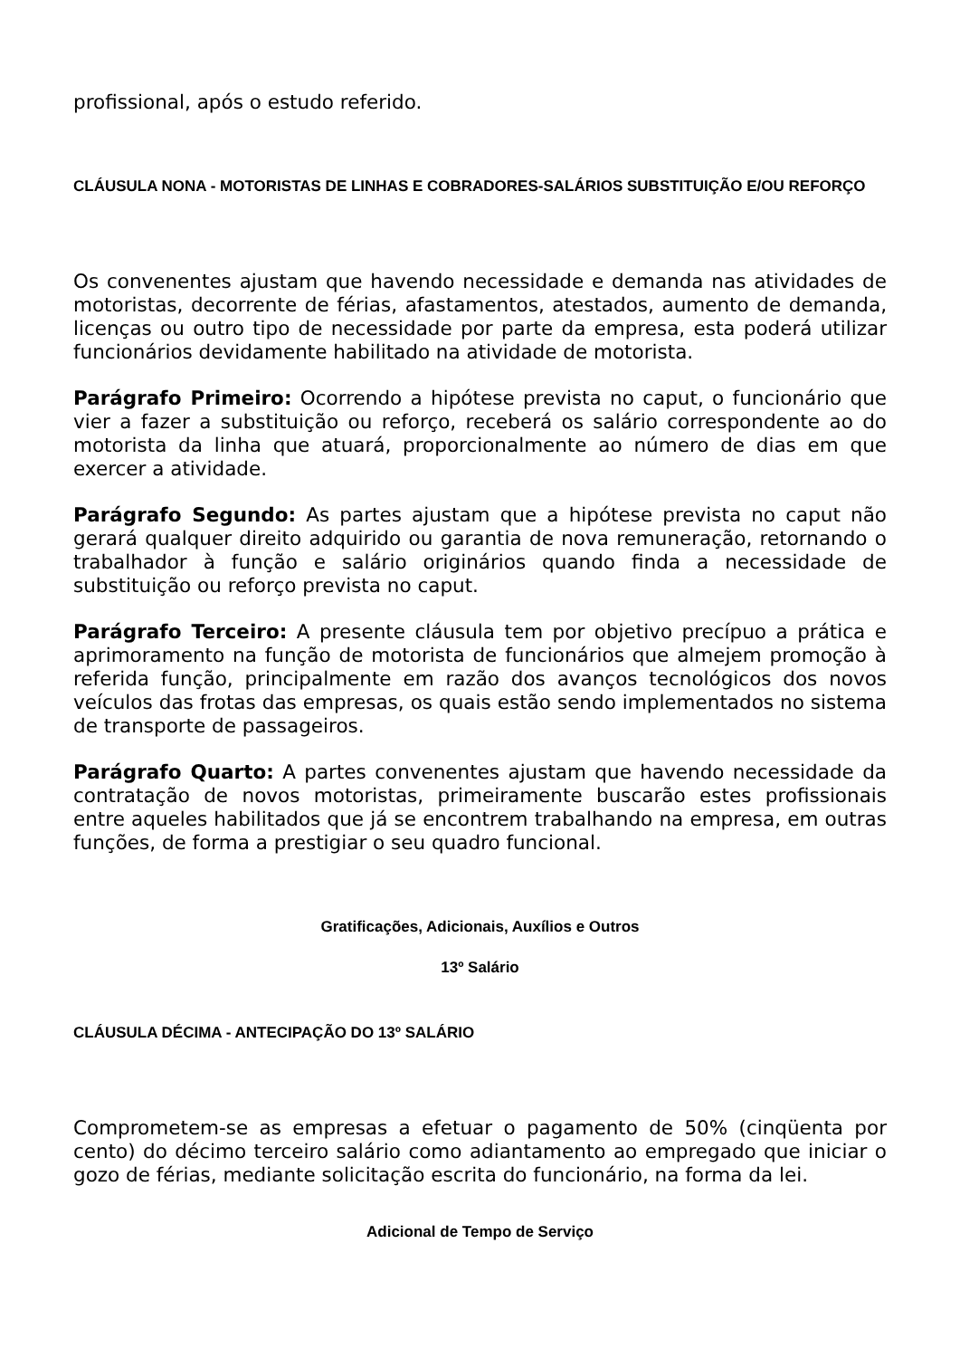profissional, após o estudo referido.
CLÁUSULA NONA - MOTORISTAS DE LINHAS E COBRADORES-SALÁRIOS SUBSTITUIÇÃO E/OU REFORÇO
Os convenentes ajustam que havendo necessidade e demanda nas atividades de motoristas, decorrente de férias, afastamentos, atestados, aumento de demanda, licenças ou outro tipo de necessidade por parte da empresa, esta poderá utilizar funcionários devidamente habilitado na atividade de motorista.
Parágrafo Primeiro: Ocorrendo a hipótese prevista no caput, o funcionário que vier a fazer a substituição ou reforço, receberá os salário correspondente ao do motorista da linha que atuará, proporcionalmente ao número de dias em que exercer a atividade.
Parágrafo Segundo: As partes ajustam que a hipótese prevista no caput não gerará qualquer direito adquirido ou garantia de nova remuneração, retornando o trabalhador à função e salário originários quando finda a necessidade de substituição ou reforço prevista no caput.
Parágrafo Terceiro: A presente cláusula tem por objetivo precípuo a prática e aprimoramento na função de motorista de funcionários que almejem promoção à referida função, principalmente em razão dos avanços tecnológicos dos novos veículos das frotas das empresas, os quais estão sendo implementados no sistema de transporte de passageiros.
Parágrafo Quarto: A partes convenentes ajustam que havendo necessidade da contratação de novos motoristas, primeiramente buscarão estes profissionais entre aqueles habilitados que já se encontrem trabalhando na empresa, em outras funções, de forma a prestigiar o seu quadro funcional.
Gratificações, Adicionais, Auxílios e Outros
13º Salário
CLÁUSULA DÉCIMA - ANTECIPAÇÃO DO 13º SALÁRIO
Comprometem-se as empresas a efetuar o pagamento de 50% (cinqüenta por cento) do décimo terceiro salário como adiantamento ao empregado que iniciar o gozo de férias, mediante solicitação escrita do funcionário, na forma da lei.
Adicional de Tempo de Serviço